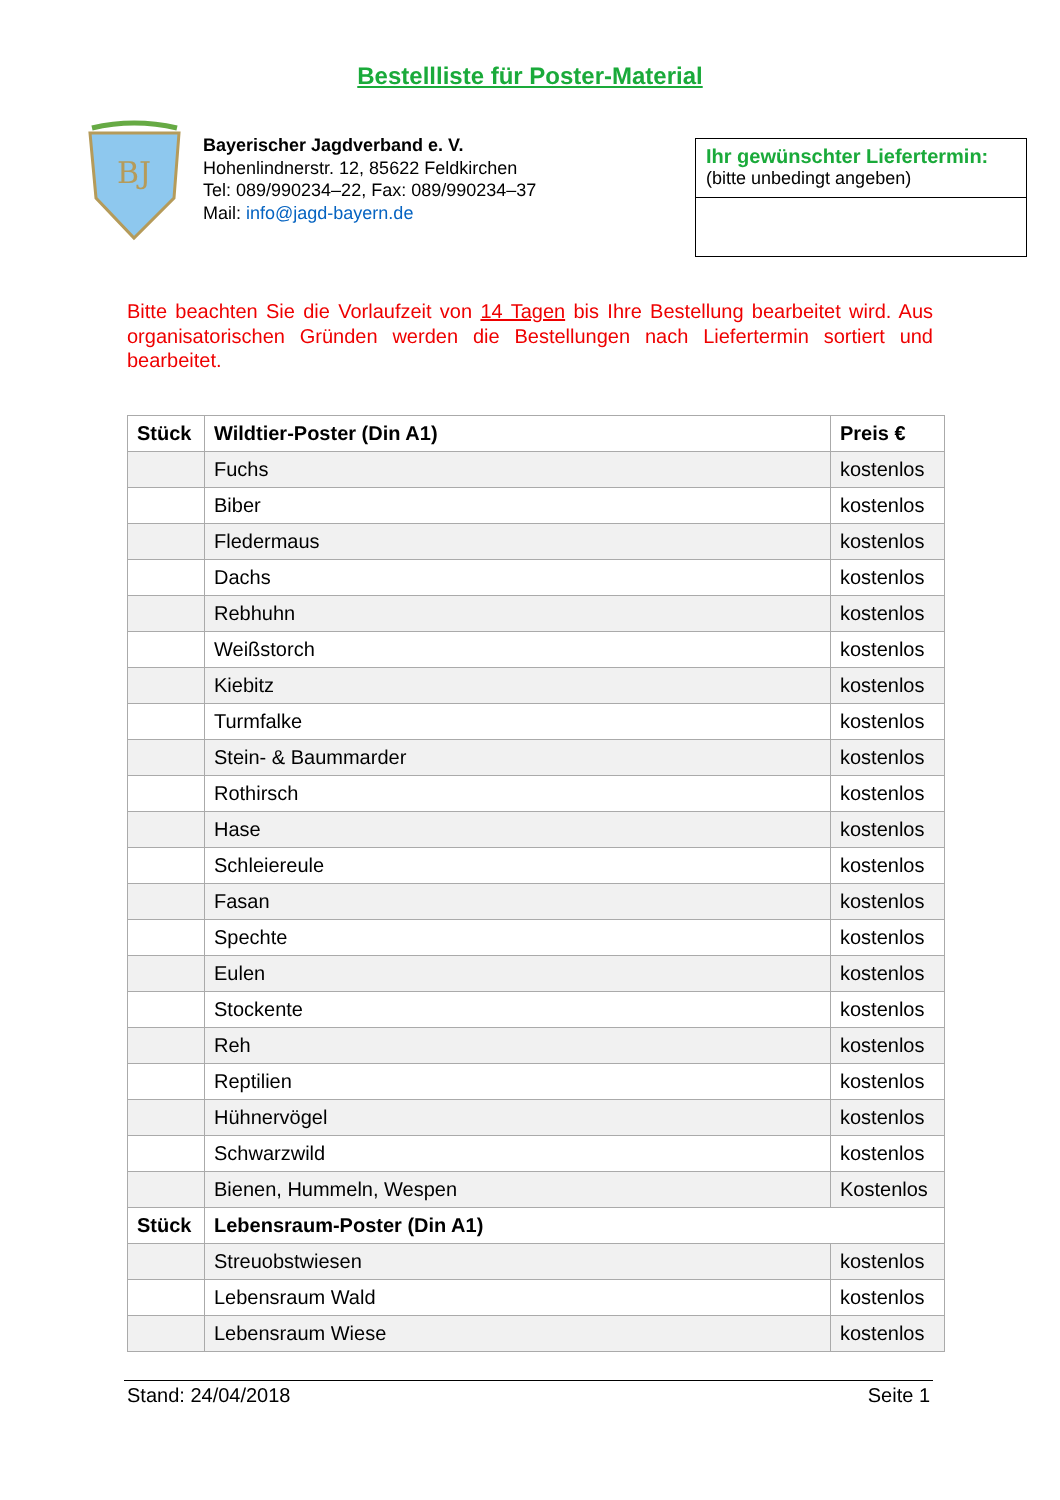Bestellliste für Poster-Material
BJ
Bayerischer Jagdverband e. V.
Hohenlindnerstr. 12, 85622 Feldkirchen
Tel: 089/990234–22, Fax: 089/990234–37
Mail: info@jagd-bayern.de
Ihr gewünschter Liefertermin:
(bitte unbedingt angeben)
Bitte beachten Sie die Vorlaufzeit von 14 Tagen bis Ihre Bestellung bearbeitet wird. Aus organisatorischen Gründen werden die Bestellungen nach Liefertermin sortiert und bearbeitet.
| Stück | Wildtier-Poster (Din A1) | Preis € |
| --- | --- | --- |
| | Fuchs | kostenlos |
| | Biber | kostenlos |
| | Fledermaus | kostenlos |
| | Dachs | kostenlos |
| | Rebhuhn | kostenlos |
| | Weißstorch | kostenlos |
| | Kiebitz | kostenlos |
| | Turmfalke | kostenlos |
| | Stein- & Baummarder | kostenlos |
| | Rothirsch | kostenlos |
| | Hase | kostenlos |
| | Schleiereule | kostenlos |
| | Fasan | kostenlos |
| | Spechte | kostenlos |
| | Eulen | kostenlos |
| | Stockente | kostenlos |
| | Reh | kostenlos |
| | Reptilien | kostenlos |
| | Hühnervögel | kostenlos |
| | Schwarzwild | kostenlos |
| | Bienen, Hummeln, Wespen | Kostenlos |
| Stück | Lebensraum-Poster (Din A1) | |
| | Streuobstwiesen | kostenlos |
| | Lebensraum Wald | kostenlos |
| | Lebensraum Wiese | kostenlos |
Stand: 24/04/2018 Seite 1